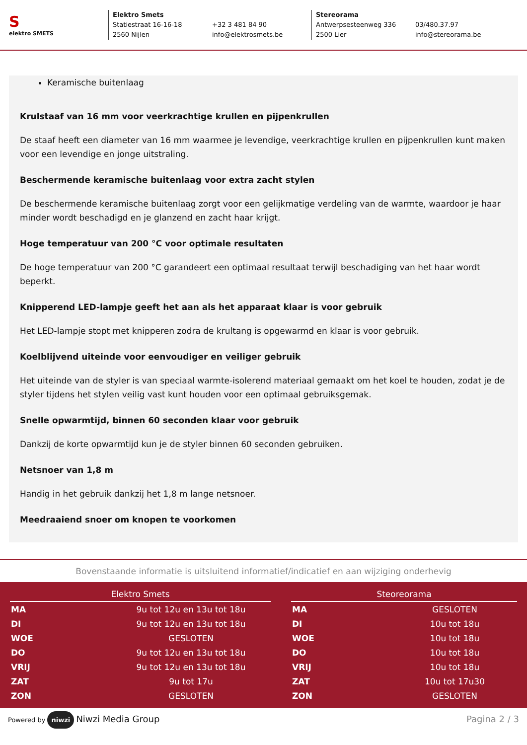S
elektro SMETS
Elektro Smets
Statiestraat 16-16-18
2560 Nijlen
+32 3 481 84 90
info@elektrosmets.be
Stereorama
Antwerpsesteenweg 336
2500 Lier
03/480.37.97
info@stereorama.be
Keramische buitenlaag
Krulstaaf van 16 mm voor veerkrachtige krullen en pijpenkrullen
De staaf heeft een diameter van 16 mm waarmee je levendige, veerkrachtige krullen en pijpenkrullen kunt maken voor een levendige en jonge uitstraling.
Beschermende keramische buitenlaag voor extra zacht stylen
De beschermende keramische buitenlaag zorgt voor een gelijkmatige verdeling van de warmte, waardoor je haar minder wordt beschadigd en je glanzend en zacht haar krijgt.
Hoge temperatuur van 200 °C voor optimale resultaten
De hoge temperatuur van 200 °C garandeert een optimaal resultaat terwijl beschadiging van het haar wordt beperkt.
Knipperend LED-lampje geeft het aan als het apparaat klaar is voor gebruik
Het LED-lampje stopt met knipperen zodra de krultang is opgewarmd en klaar is voor gebruik.
Koelblijvend uiteinde voor eenvoudiger en veiliger gebruik
Het uiteinde van de styler is van speciaal warmte-isolerend materiaal gemaakt om het koel te houden, zodat je de styler tijdens het stylen veilig vast kunt houden voor een optimaal gebruiksgemak.
Snelle opwarmtijd, binnen 60 seconden klaar voor gebruik
Dankzij de korte opwarmtijd kun je de styler binnen 60 seconden gebruiken.
Netsnoer van 1,8 m
Handig in het gebruik dankzij het 1,8 m lange netsnoer.
Meedraaiend snoer om knopen te voorkomen
Bovenstaande informatie is uitsluitend informatief/indicatief en aan wijziging onderhevig
| Elektro Smets | |
| --- | --- |
| MA | 9u tot 12u en 13u tot 18u |
| DI | 9u tot 12u en 13u tot 18u |
| WOE | GESLOTEN |
| DO | 9u tot 12u en 13u tot 18u |
| VRIJ | 9u tot 12u en 13u tot 18u |
| ZAT | 9u tot 17u |
| ZON | GESLOTEN |
| Steoreorama | |
| --- | --- |
| MA | GESLOTEN |
| DI | 10u tot 18u |
| WOE | 10u tot 18u |
| DO | 10u tot 18u |
| VRIJ | 10u tot 18u |
| ZAT | 10u tot 17u30 |
| ZON | GESLOTEN |
Powered by niwzi Niwzi Media Group
Pagina 2 / 3